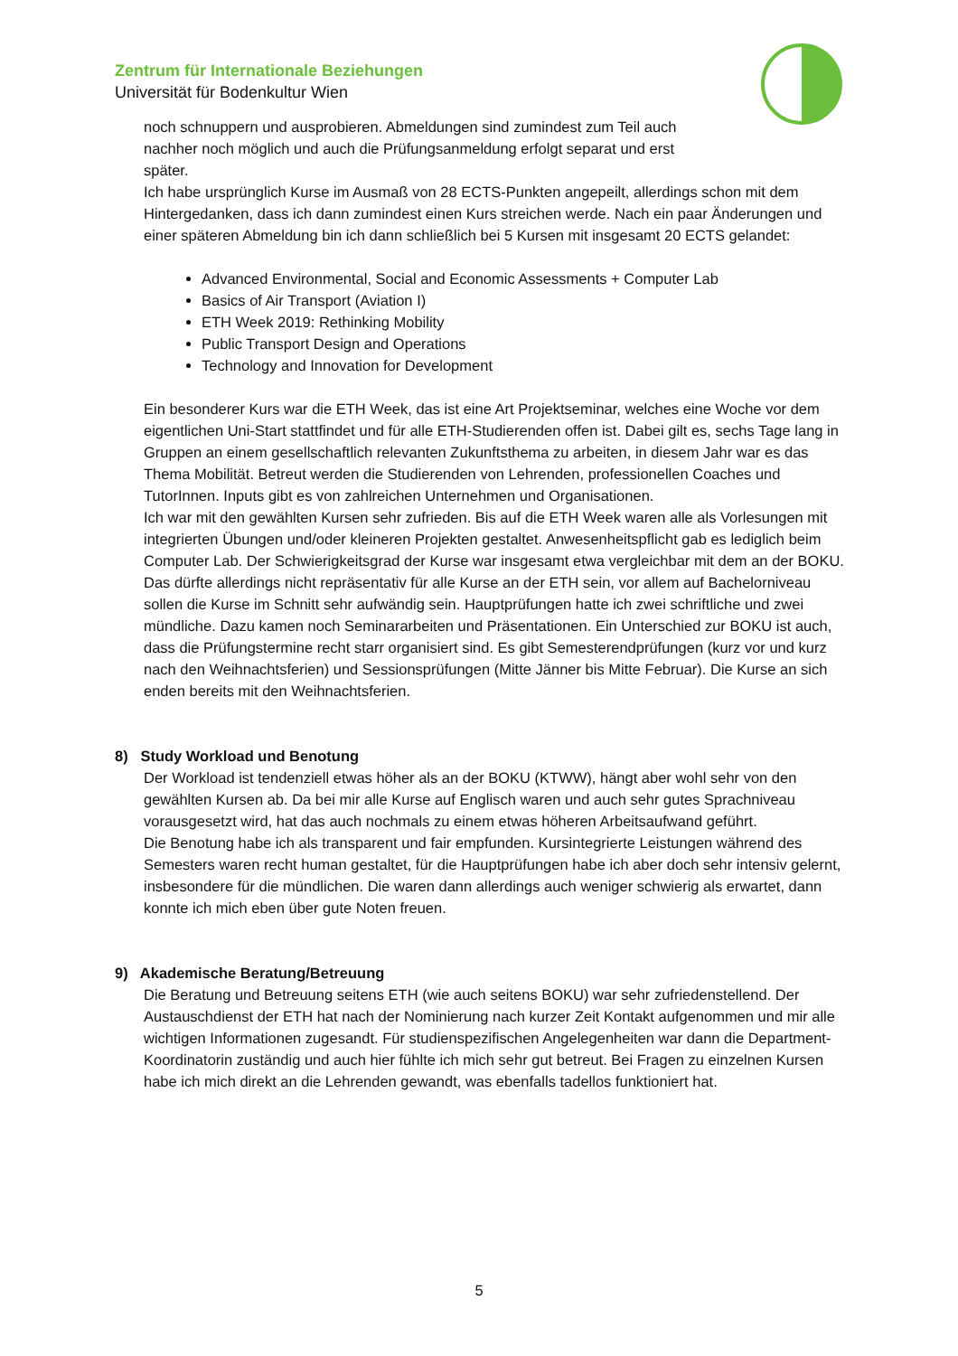Zentrum für Internationale Beziehungen
Universität für Bodenkultur Wien
noch schnuppern und ausprobieren. Abmeldungen sind zumindest zum Teil auch
nachher noch möglich und auch die Prüfungsanmeldung erfolgt separat und erst
später.
Ich habe ursprünglich Kurse im Ausmaß von 28 ECTS-Punkten angepeilt, allerdings schon mit dem Hintergedanken, dass ich dann zumindest einen Kurs streichen werde. Nach ein paar Änderungen und einer späteren Abmeldung bin ich dann schließlich bei 5 Kursen mit insgesamt 20 ECTS gelandet:
Advanced Environmental, Social and Economic Assessments + Computer Lab
Basics of Air Transport (Aviation I)
ETH Week 2019: Rethinking Mobility
Public Transport Design and Operations
Technology and Innovation for Development
Ein besonderer Kurs war die ETH Week, das ist eine Art Projektseminar, welches eine Woche vor dem eigentlichen Uni-Start stattfindet und für alle ETH-Studierenden offen ist. Dabei gilt es, sechs Tage lang in Gruppen an einem gesellschaftlich relevanten Zukunftsthema zu arbeiten, in diesem Jahr war es das Thema Mobilität. Betreut werden die Studierenden von Lehrenden, professionellen Coaches und TutorInnen. Inputs gibt es von zahlreichen Unternehmen und Organisationen.
Ich war mit den gewählten Kursen sehr zufrieden. Bis auf die ETH Week waren alle als Vorlesungen mit integrierten Übungen und/oder kleineren Projekten gestaltet. Anwesenheitspflicht gab es lediglich beim Computer Lab. Der Schwierigkeitsgrad der Kurse war insgesamt etwa vergleichbar mit dem an der BOKU. Das dürfte allerdings nicht repräsentativ für alle Kurse an der ETH sein, vor allem auf Bachelorniveau sollen die Kurse im Schnitt sehr aufwändig sein. Hauptprüfungen hatte ich zwei schriftliche und zwei mündliche. Dazu kamen noch Seminararbeiten und Präsentationen. Ein Unterschied zur BOKU ist auch, dass die Prüfungstermine recht starr organisiert sind. Es gibt Semesterendprüfungen (kurz vor und kurz nach den Weihnachtsferien) und Sessionsprüfungen (Mitte Jänner bis Mitte Februar). Die Kurse an sich enden bereits mit den Weihnachtsferien.
8) Study Workload und Benotung
Der Workload ist tendenziell etwas höher als an der BOKU (KTWW), hängt aber wohl sehr von den gewählten Kursen ab. Da bei mir alle Kurse auf Englisch waren und auch sehr gutes Sprachniveau vorausgesetzt wird, hat das auch nochmals zu einem etwas höheren Arbeitsaufwand geführt.
Die Benotung habe ich als transparent und fair empfunden. Kursintegrierte Leistungen während des Semesters waren recht human gestaltet, für die Hauptprüfungen habe ich aber doch sehr intensiv gelernt, insbesondere für die mündlichen. Die waren dann allerdings auch weniger schwierig als erwartet, dann konnte ich mich eben über gute Noten freuen.
9) Akademische Beratung/Betreuung
Die Beratung und Betreuung seitens ETH (wie auch seitens BOKU) war sehr zufriedenstellend. Der Austauschdienst der ETH hat nach der Nominierung nach kurzer Zeit Kontakt aufgenommen und mir alle wichtigen Informationen zugesandt. Für studienspezifischen Angelegenheiten war dann die Department-Koordinatorin zuständig und auch hier fühlte ich mich sehr gut betreut. Bei Fragen zu einzelnen Kursen habe ich mich direkt an die Lehrenden gewandt, was ebenfalls tadellos funktioniert hat.
5